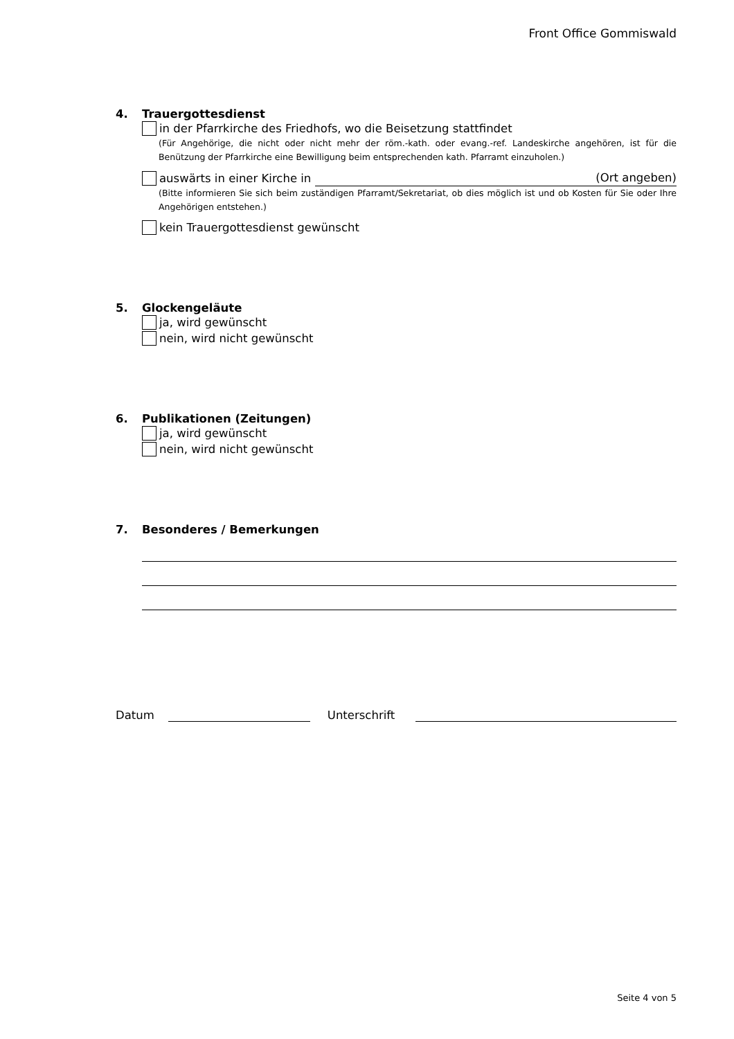Front Office Gommiswald
4. Trauergottesdienst
in der Pfarrkirche des Friedhofs, wo die Beisetzung stattfindet
(Für Angehörige, die nicht oder nicht mehr der röm.-kath. oder evang.-ref. Landeskirche angehören, ist für die Benützung der Pfarrkirche eine Bewilligung beim entsprechenden kath. Pfarramt einzuholen.)
auswärts in einer Kirche in (Ort angeben)
(Bitte informieren Sie sich beim zuständigen Pfarramt/Sekretariat, ob dies möglich ist und ob Kosten für Sie oder Ihre Angehörigen entstehen.)
kein Trauergottesdienst gewünscht
5. Glockengeläute
ja, wird gewünscht
nein, wird nicht gewünscht
6. Publikationen (Zeitungen)
ja, wird gewünscht
nein, wird nicht gewünscht
7. Besonderes / Bemerkungen
Datum Unterschrift
Seite 4 von 5